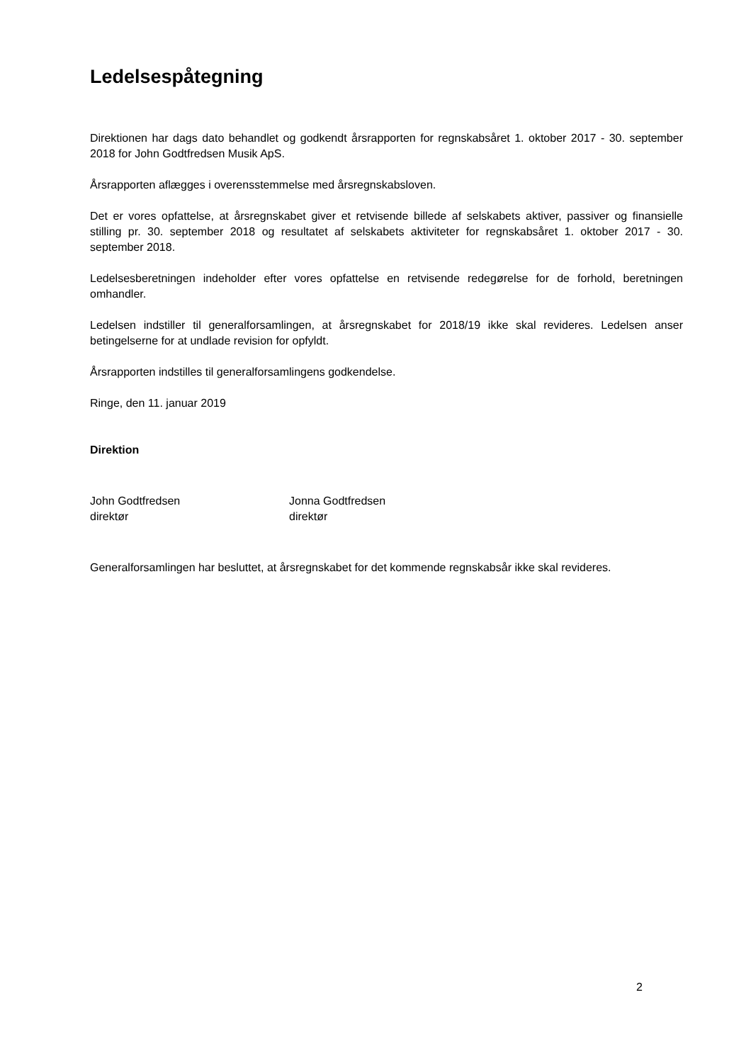Ledelsespåtegning
Direktionen har dags dato behandlet og godkendt årsrapporten for regnskabsåret 1. oktober 2017 - 30. september 2018 for John Godtfredsen Musik ApS.
Årsrapporten aflægges i overensstemmelse med årsregnskabsloven.
Det er vores opfattelse, at årsregnskabet giver et retvisende billede af selskabets aktiver, passiver og finansielle stilling pr. 30. september 2018 og resultatet af selskabets aktiviteter for regnskabsåret 1. oktober 2017 - 30. september 2018.
Ledelsesberetningen indeholder efter vores opfattelse en retvisende redegørelse for de forhold, beretningen omhandler.
Ledelsen indstiller til generalforsamlingen, at årsregnskabet for 2018/19 ikke skal revideres. Ledelsen anser betingelserne for at undlade revision for opfyldt.
Årsrapporten indstilles til generalforsamlingens godkendelse.
Ringe, den 11. januar 2019
Direktion
John Godtfredsen
direktør
Jonna Godtfredsen
direktør
Generalforsamlingen har besluttet, at årsregnskabet for det kommende regnskabsår ikke skal revideres.
2